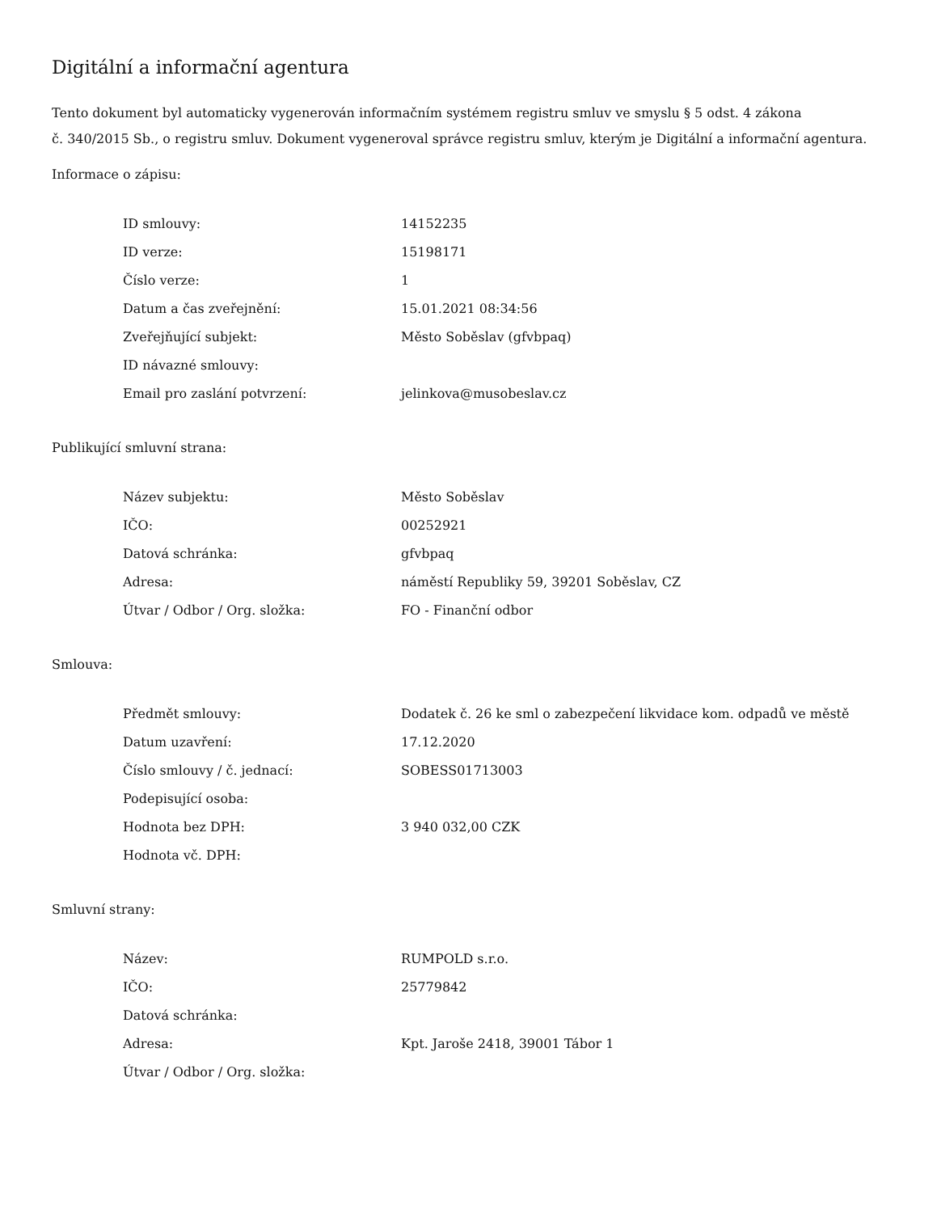Digitální a informační agentura
Tento dokument byl automaticky vygenerován informačním systémem registru smluv ve smyslu § 5 odst. 4 zákona
č. 340/2015 Sb., o registru smluv. Dokument vygeneroval správce registru smluv, kterým je Digitální a informační agentura.
Informace o zápisu:
| ID smlouvy: | 14152235 |
| ID verze: | 15198171 |
| Číslo verze: | 1 |
| Datum a čas zveřejnění: | 15.01.2021 08:34:56 |
| Zveřejňující subjekt: | Město Soběslav (gfvbpaq) |
| ID návazné smlouvy: | |
| Email pro zaslání potvrzení: | jelinkova@musobeslav.cz |
Publikující smluvní strana:
| Název subjektu: | Město Soběslav |
| IČO: | 00252921 |
| Datová schránka: | gfvbpaq |
| Adresa: | náměstí Republiky 59, 39201 Soběslav, CZ |
| Útvar / Odbor / Org. složka: | FO - Finanční odbor |
Smlouva:
| Předmět smlouvy: | Dodatek č. 26 ke sml o zabezpečení likvidace kom. odpadů ve městě |
| Datum uzavření: | 17.12.2020 |
| Číslo smlouvy / č. jednací: | SOBESS01713003 |
| Podepisující osoba: | |
| Hodnota bez DPH: | 3 940 032,00 CZK |
| Hodnota vč. DPH: | |
Smluvní strany:
| Název: | RUMPOLD s.r.o. |
| IČO: | 25779842 |
| Datová schránka: | |
| Adresa: | Kpt. Jaroše 2418, 39001 Tábor 1 |
| Útvar / Odbor / Org. složka: | |